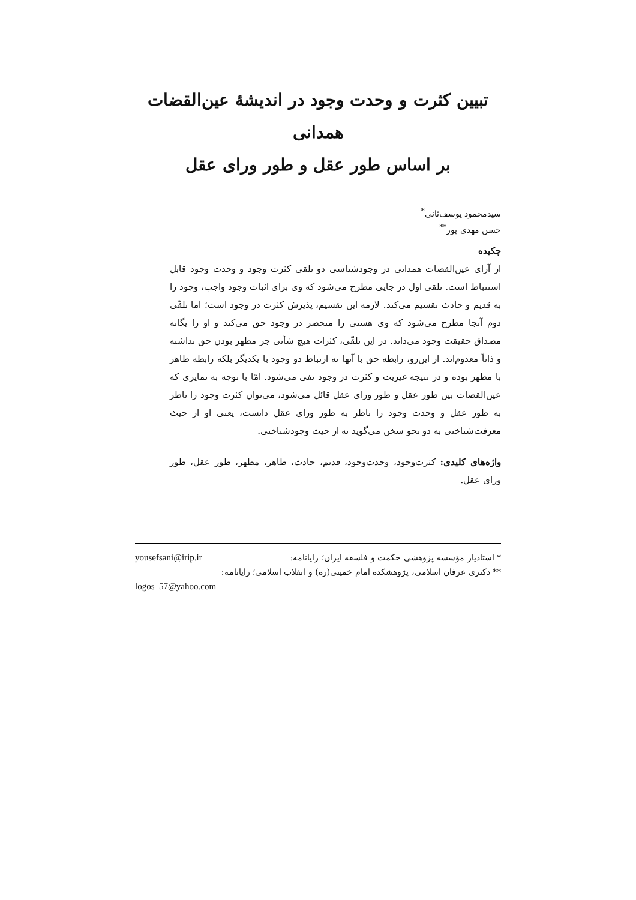تبیین کثرت و وحدت وجود در اندیشهٔ عین‌القضات همدانی
بر اساس طور عقل و طور ورای عقل
سیدمحمود یوسف‌ثانی<sup>*</sup>
حسن مهدی پور<sup>**</sup>
چکیده
از آرای عین‌القضات همدانی در وجودشناسی دو تلقی کثرت وجود و وحدت وجود قابل استنباط است. تلقی اول در جایی مطرح می‌شود که وی برای اثبات وجود واجب، وجود را به قدیم و حادث تقسیم می‌کند. لازمه این تقسیم، پذیرش کثرت در وجود است؛ اما تلقّی دوم آنجا مطرح می‌شود که وی هستی را منحصر در وجود حق می‌کند و او را یگانه مصداق حقیقت وجود می‌داند. در این تلقّی، کثرات هیچ شأنی جز مظهر بودن حق نداشته و ذاتاً معدوم‌اند. از این‌رو، رابطه حق با آنها نه ارتباط دو وجود با یکدیگر بلکه رابطه ظاهر با مظهر بوده و در نتیجه غیریت و کثرت در وجود نفی می‌شود. امّا با توجه به تمایزی که عین‌القضات بین طور عقل و طور ورای عقل قائل می‌شود، می‌توان کثرت وجود را ناظر به طور عقل و وحدت وجود را ناظر به طور ورای عقل دانست، یعنی او از حیث معرفت‌شناختی به دو نحو سخن می‌گوید نه از حیث وجودشناختی.
واژه‌های کلیدی: کثرت‌وجود، وحدت‌وجود، قدیم، حادث، ظاهر، مظهر، طور عقل، طور ورای عقل.
* استادیار مؤسسه پژوهشی حکمت و فلسفه ایران؛ رایانامه: yousefsani@irip.ir
** دکتری عرفان اسلامی، پژوهشکده امام خمینی(ره) و انقلاب اسلامی؛ رایانامه:
logos_57@yahoo.com